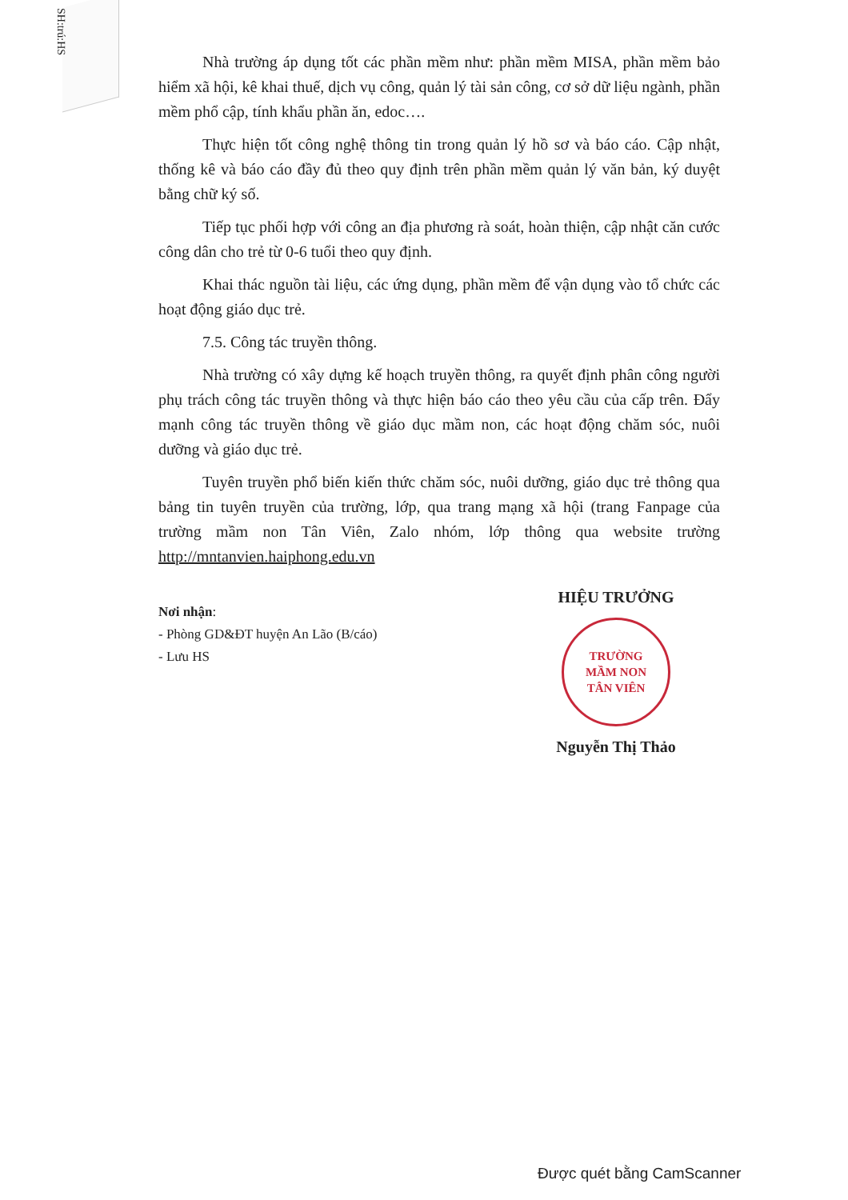SH:trú:HS
Nhà trường áp dụng tốt các phần mềm như: phần mềm MISA, phần mềm bảo hiểm xã hội, kê khai thuế, dịch vụ công, quản lý tài sản công, cơ sở dữ liệu ngành, phần mềm phổ cập, tính khẩu phần ăn, edoc….
Thực hiện tốt công nghệ thông tin trong quản lý hồ sơ và báo cáo. Cập nhật, thống kê và báo cáo đầy đủ theo quy định trên phần mềm quản lý văn bản, ký duyệt bằng chữ ký số.
Tiếp tục phối hợp với công an địa phương rà soát, hoàn thiện, cập nhật căn cước công dân cho trẻ từ 0-6 tuổi theo quy định.
Khai thác nguồn tài liệu, các ứng dụng, phần mềm để vận dụng vào tổ chức các hoạt động giáo dục trẻ.
7.5. Công tác truyền thông.
Nhà trường có xây dựng kế hoạch truyền thông, ra quyết định phân công người phụ trách công tác truyền thông và thực hiện báo cáo theo yêu cầu của cấp trên. Đẩy mạnh công tác truyền thông về giáo dục mầm non, các hoạt động chăm sóc, nuôi dưỡng và giáo dục trẻ.
Tuyên truyền phổ biến kiến thức chăm sóc, nuôi dưỡng, giáo dục trẻ thông qua bảng tin tuyên truyền của trường, lớp, qua trang mạng xã hội (trang Fanpage của trường mầm non Tân Viên, Zalo nhóm, lớp thông qua website trường http://mntanvien.haiphong.edu.vn
Nơi nhận:
- Phòng GD&ĐT huyện An Lão (B/cáo)
- Lưu HS
HIỆU TRƯỞNG
TRƯỜNG
MẦM NON
TÂN VIÊN
Nguyễn Thị Thảo
Được quét bằng CamScanner